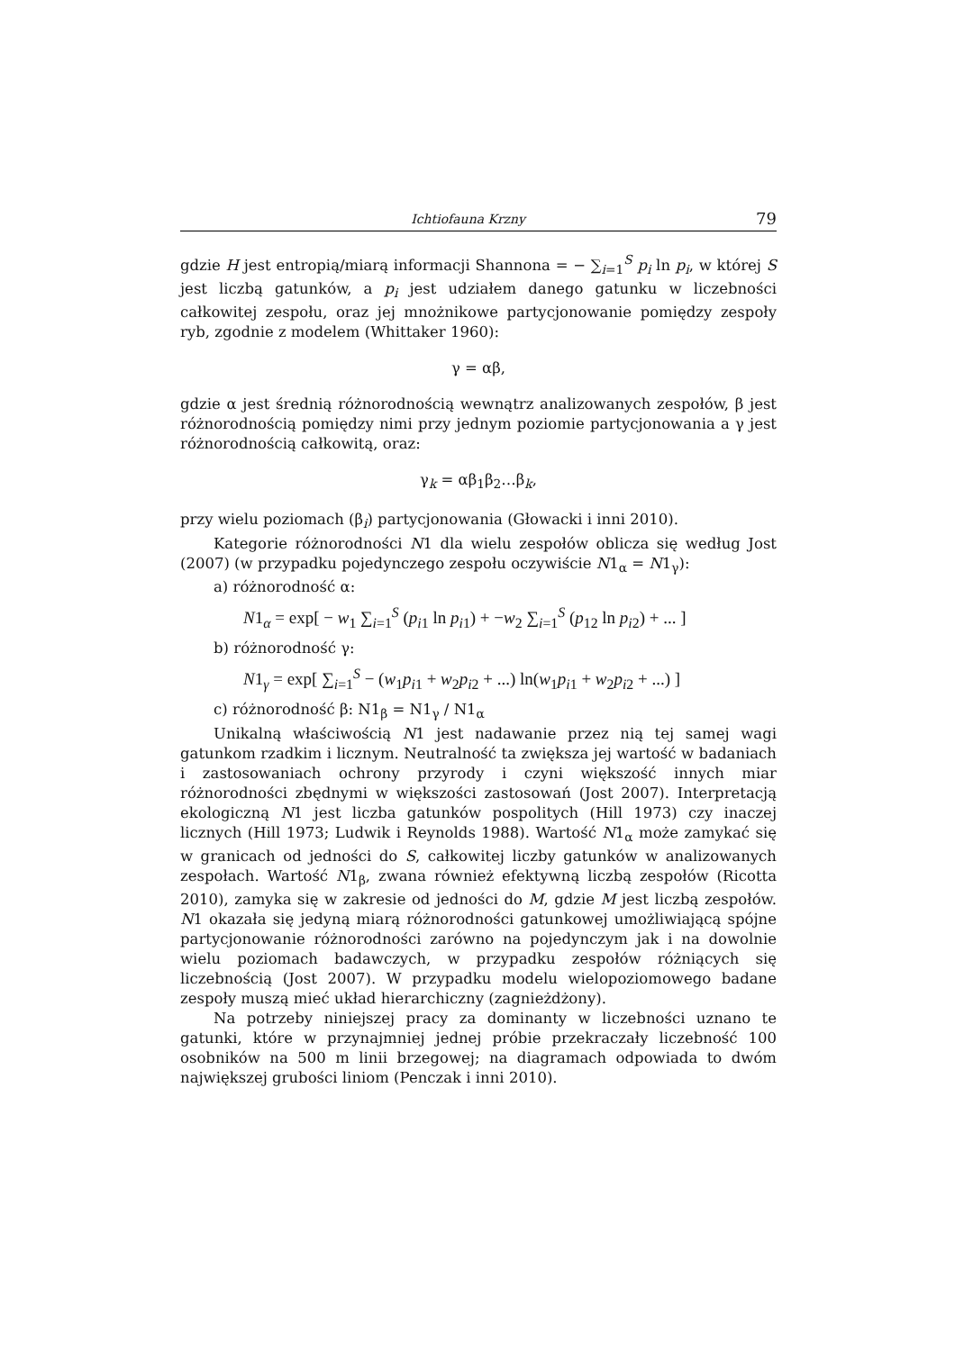Ichtiofauna Krzny 79
gdzie H jest entropią/miarą informacji Shannona = − ∑<sub>i=1</sub><sup>S</sup> p<sub>i</sub> ln p<sub>i</sub>, w której S jest liczbą gatunków, a p<sub>i</sub> jest udziałem danego gatunku w liczebności całkowitej zespołu, oraz jej mnożnikowe partycjonowanie pomiędzy zespoły ryb, zgodnie z modelem (Whittaker 1960):
γ = αβ,
gdzie α jest średnią różnorodnością wewnątrz analizowanych zespołów, β jest różnorodnością pomiędzy nimi przy jednym poziomie partycjonowania a γ jest różnorodnością całkowitą, oraz:
γ<sub>k</sub> = αβ<sub>1</sub>β<sub>2</sub>…β<sub>k</sub>,
przy wielu poziomach (β<sub>i</sub>) partycjonowania (Głowacki i inni 2010).
Kategorie różnorodności N1 dla wielu zespołów oblicza się według Jost (2007) (w przypadku pojedynczego zespołu oczywiście N1<sub>α</sub> = N1<sub>γ</sub>):
a) różnorodność α:
N1<sub>α</sub> = exp[ − w<sub>1</sub> ∑<sub>i=1</sub><sup>S</sup> (p<sub>i1</sub> ln p<sub>i1</sub>) + −w<sub>2</sub> ∑<sub>i=1</sub><sup>S</sup> (p<sub>12</sub> ln p<sub>i2</sub>) + ... ]
b) różnorodność γ:
N1<sub>γ</sub> = exp[ ∑<sub>i=1</sub><sup>S</sup> − (w<sub>1</sub>p<sub>i1</sub> + w<sub>2</sub>p<sub>i2</sub> + ...) ln(w<sub>1</sub>p<sub>i1</sub> + w<sub>2</sub>p<sub>i2</sub> + ...) ]
c) różnorodność β: N1<sub>β</sub> = N1<sub>γ</sub> / N1<sub>α</sub>
Unikalną właściwością N1 jest nadawanie przez nią tej samej wagi gatunkom rzadkim i licznym. Neutralność ta zwiększa jej wartość w badaniach i zastosowaniach ochrony przyrody i czyni większość innych miar różnorodności zbędnymi w większości zastosowań (Jost 2007). Interpretacją ekologiczną N1 jest liczba gatunków pospolitych (Hill 1973) czy inaczej licznych (Hill 1973; Ludwik i Reynolds 1988). Wartość N1<sub>α</sub> może zamykać się w granicach od jedności do S, całkowitej liczby gatunków w analizowanych zespołach. Wartość N1<sub>β</sub>, zwana również efektywną liczbą zespołów (Ricotta 2010), zamyka się w zakresie od jedności do M, gdzie M jest liczbą zespołów. N1 okazała się jedyną miarą różnorodności gatunkowej umożliwiającą spójne partycjonowanie różnorodności zarówno na pojedynczym jak i na dowolnie wielu poziomach badawczych, w przypadku zespołów różniących się liczebnością (Jost 2007). W przypadku modelu wielopoziomowego badane zespoły muszą mieć układ hierarchiczny (zagnieżdżony).
Na potrzeby niniejszej pracy za dominanty w liczebności uznano te gatunki, które w przynajmniej jednej próbie przekraczały liczebność 100 osobników na 500 m linii brzegowej; na diagramach odpowiada to dwóm największej grubości liniom (Penczak i inni 2010).